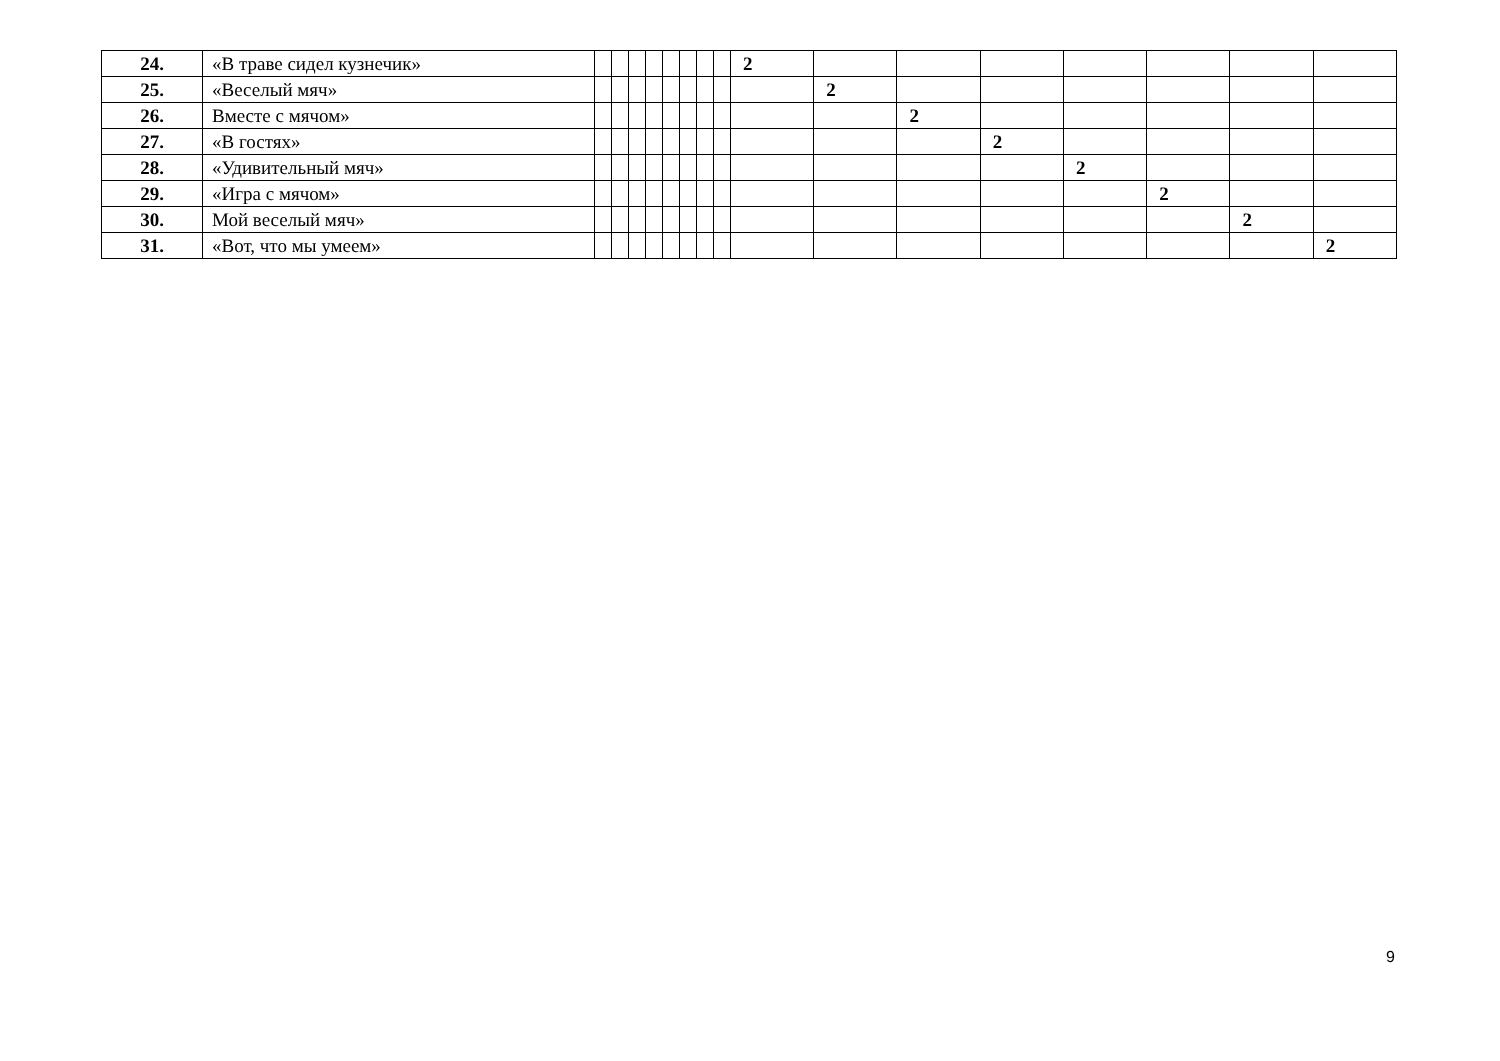| 24. | «В траве сидел кузнечик» | | | | | | | | | 2 | | | | | | | |
| 25. | «Веселый мяч» | | | | | | | | | | 2 | | | | | | |
| 26. | Вместе с мячом» | | | | | | | | | | | 2 | | | | | |
| 27. | «В гостях» | | | | | | | | | | | | 2 | | | | |
| 28. | «Удивительный мяч» | | | | | | | | | | | | | 2 | | | |
| 29. | «Игра с мячом» | | | | | | | | | | | | | | 2 | | |
| 30. | Мой веселый мяч» | | | | | | | | | | | | | | | 2 | |
| 31. | «Вот, что мы умеем» | | | | | | | | | | | | | | | | 2 |
9